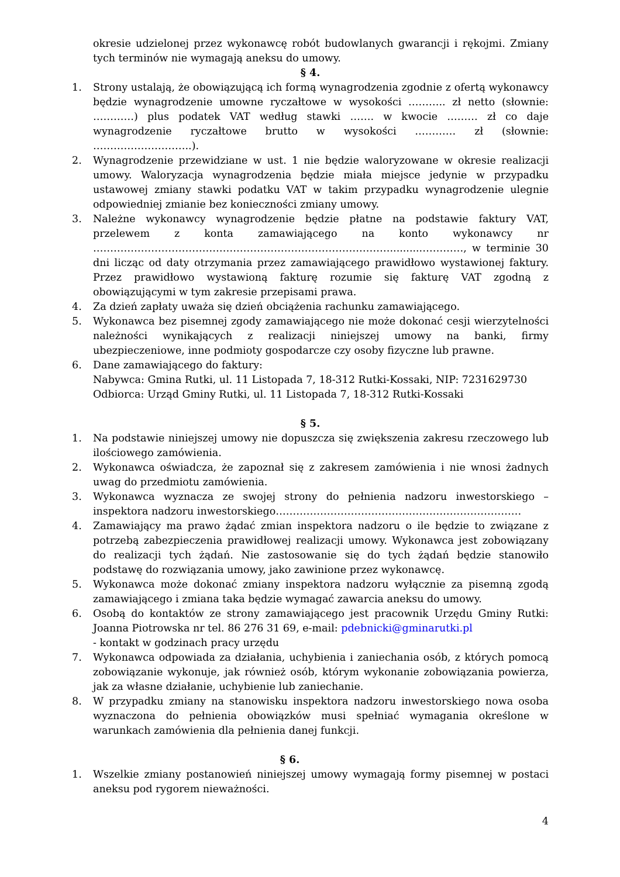okresie udzielonej przez wykonawcę robót budowlanych gwarancji i rękojmi. Zmiany tych terminów nie wymagają aneksu do umowy.
§ 4.
1. Strony ustalają, że obowiązującą ich formą wynagrodzenia zgodnie z ofertą wykonawcy będzie wynagrodzenie umowne ryczałtowe w wysokości ……….. zł netto (słownie: …………) plus podatek VAT według stawki ……. w kwocie ……… zł co daje wynagrodzenie ryczałtowe brutto w wysokości ………… zł (słownie: ………………………..).
2. Wynagrodzenie przewidziane w ust. 1 nie będzie waloryzowane w okresie realizacji umowy. Waloryzacja wynagrodzenia będzie miała miejsce jedynie w przypadku ustawowej zmiany stawki podatku VAT w takim przypadku wynagrodzenie ulegnie odpowiedniej zmianie bez konieczności zmiany umowy.
3. Należne wykonawcy wynagrodzenie będzie płatne na podstawie faktury VAT, przelewem z konta zamawiającego na konto wykonawcy nr ……………………………………………………………………………..........…………, w terminie 30 dni licząc od daty otrzymania przez zamawiającego prawidłowo wystawionej faktury. Przez prawidłowo wystawioną fakturę rozumie się fakturę VAT zgodną z obowiązującymi w tym zakresie przepisami prawa.
4. Za dzień zapłaty uważa się dzień obciążenia rachunku zamawiającego.
5. Wykonawca bez pisemnej zgody zamawiającego nie może dokonać cesji wierzytelności należności wynikających z realizacji niniejszej umowy na banki, firmy ubezpieczeniowe, inne podmioty gospodarcze czy osoby fizyczne lub prawne.
6. Dane zamawiającego do faktury:
Nabywca: Gmina Rutki, ul. 11 Listopada 7, 18-312 Rutki-Kossaki, NIP: 7231629730
Odbiorca: Urząd Gminy Rutki, ul. 11 Listopada 7, 18-312 Rutki-Kossaki
§ 5.
1. Na podstawie niniejszej umowy nie dopuszcza się zwiększenia zakresu rzeczowego lub ilościowego zamówienia.
2. Wykonawca oświadcza, że zapoznał się z zakresem zamówienia i nie wnosi żadnych uwag do przedmiotu zamówienia.
3. Wykonawca wyznacza ze swojej strony do pełnienia nadzoru inwestorskiego – inspektora nadzoru inwestorskiego………………………………………………………………
4. Zamawiający ma prawo żądać zmian inspektora nadzoru o ile będzie to związane z potrzebą zabezpieczenia prawidłowej realizacji umowy. Wykonawca jest zobowiązany do realizacji tych żądań. Nie zastosowanie się do tych żądań będzie stanowiło podstawę do rozwiązania umowy, jako zawinione przez wykonawcę.
5. Wykonawca może dokonać zmiany inspektora nadzoru wyłącznie za pisemną zgodą zamawiającego i zmiana taka będzie wymagać zawarcia aneksu do umowy.
6. Osobą do kontaktów ze strony zamawiającego jest pracownik Urzędu Gminy Rutki: Joanna Piotrowska nr tel. 86 276 31 69, e-mail: pdebnicki@gminarutki.pl
- kontakt w godzinach pracy urzędu
7. Wykonawca odpowiada za działania, uchybienia i zaniechania osób, z których pomocą zobowiązanie wykonuje, jak również osób, którym wykonanie zobowiązania powierza, jak za własne działanie, uchybienie lub zaniechanie.
8. W przypadku zmiany na stanowisku inspektora nadzoru inwestorskiego nowa osoba wyznaczona do pełnienia obowiązków musi spełniać wymagania określone w warunkach zamówienia dla pełnienia danej funkcji.
§ 6.
1. Wszelkie zmiany postanowień niniejszej umowy wymagają formy pisemnej w postaci aneksu pod rygorem nieważności.
4